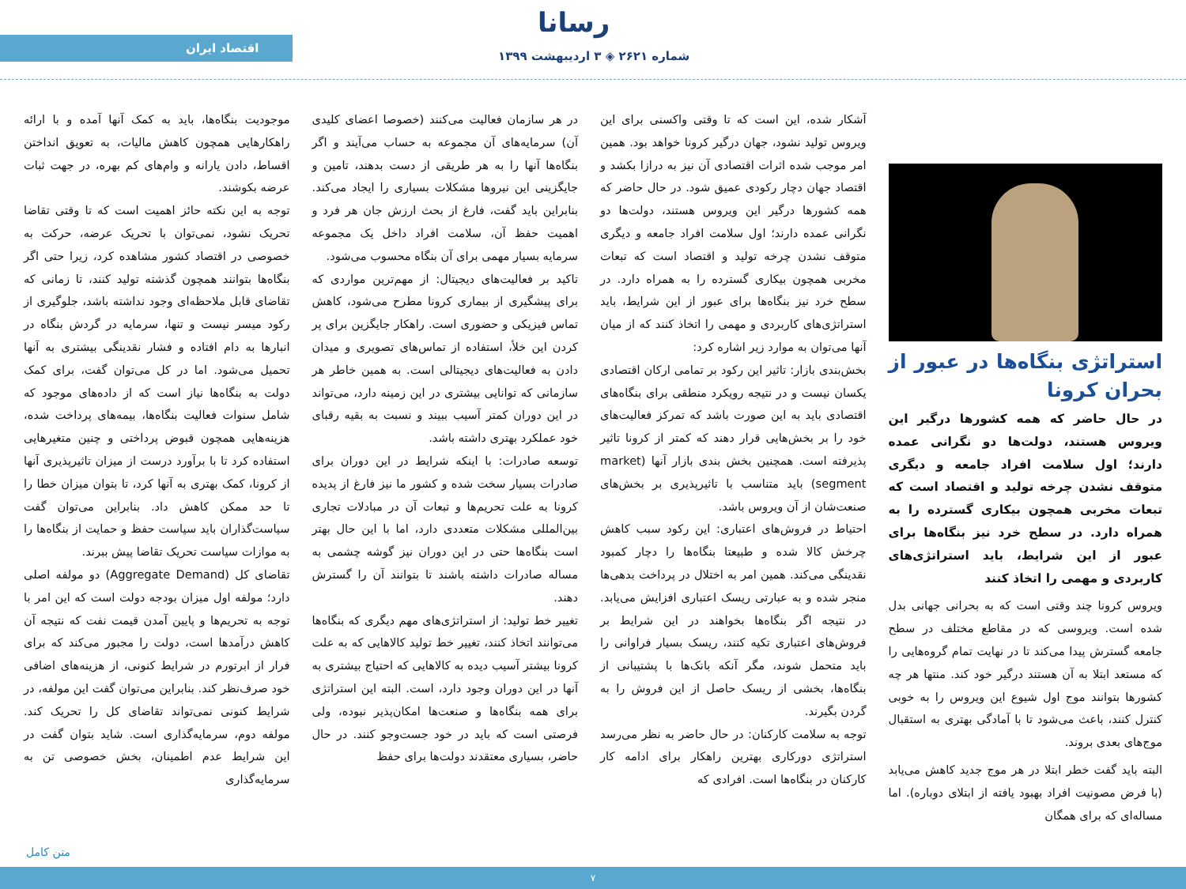رسانا
اقتصاد ایران
شماره ۲۶۲۱ ◈ ۳ اردیبهشت ۱۳۹۹
استراتژی بنگاه‌ها در عبور از بحران کرونا
در حال حاضر که همه کشورها درگیر این ویروس هستند، دولت‌ها دو نگرانی عمده دارند؛ اول سلامت افراد جامعه و دیگری متوقف نشدن چرخه تولید و اقتصاد است که تبعات مخربی همچون بیکاری گسترده را به همراه دارد. در سطح خرد نیز بنگاه‌ها برای عبور از این شرایط، باید استراتژی‌های کاربردی و مهمی را اتخاذ کنند
ویروس کرونا چند وقتی است که به بحرانی جهانی بدل شده است. ویروسی که در مقاطع مختلف در سطح جامعه گسترش پیدا می‌کند تا در نهایت تمام گروه‌هایی را که مستعد ابتلا به آن هستند درگیر خود کند. منتها هر چه کشورها بتوانند موج اول شیوع این ویروس را به خوبی کنترل کنند، باعث می‌شود تا با آمادگی بهتری به استقبال موج‌های بعدی بروند.
البته باید گفت خطر ابتلا در هر موج جدید کاهش می‌یابد (با فرض مصونیت افراد بهبود یافته از ابتلای دوباره). اما مساله‌ای که برای همگان
آشکار شده، این است که تا وقتی واکسنی برای این ویروس تولید نشود، جهان درگیر کرونا خواهد بود. همین امر موجب شده اثرات اقتصادی آن نیز به درازا بکشد و اقتصاد جهان دچار رکودی عمیق شود. در حال حاضر که همه کشورها درگیر این ویروس هستند، دولت‌ها دو نگرانی عمده دارند؛ اول سلامت افراد جامعه و دیگری متوقف نشدن چرخه تولید و اقتصاد است که تبعات مخربی همچون بیکاری گسترده را به همراه دارد. در سطح خرد نیز بنگاه‌ها برای عبور از این شرایط، باید استراتژی‌های کاربردی و مهمی را اتخاذ کنند که از میان آنها می‌توان به موارد زیر اشاره کرد:
بخش‌بندی بازار: تاثیر این رکود بر تمامی ارکان اقتصادی یکسان نیست و در نتیجه رویکرد منطقی برای بنگاه‌های اقتصادی باید به این صورت باشد که تمرکز فعالیت‌های خود را بر بخش‌هایی قرار دهند که کمتر از کرونا تاثیر پذیرفته است. همچنین بخش بندی بازار آنها (market segment) باید متناسب با تاثیرپذیری بر بخش‌های صنعت‌شان از آن ویروس باشد.
احتیاط در فروش‌های اعتباری: این رکود سبب کاهش چرخش کالا شده و طبیعتا بنگاه‌ها را دچار کمبود نقدینگی می‌کند. همین امر به اختلال در پرداخت بدهی‌ها منجر شده و به عبارتی ریسک اعتباری افزایش می‌یابد. در نتیجه اگر بنگاه‌ها بخواهند در این شرایط بر فروش‌های اعتباری تکیه کنند، ریسک بسیار فراوانی را باید متحمل شوند، مگر آنکه بانک‌ها با پشتیبانی از بنگاه‌ها، بخشی از ریسک حاصل از این فروش را به گردن بگیرند.
توجه به سلامت کارکنان: در حال حاضر به نظر می‌رسد استراتژی دورکاری بهترین راهکار برای ادامه کار کارکنان در بنگاه‌ها است. افرادی که
در هر سازمان فعالیت می‌کنند (خصوصا اعضای کلیدی آن) سرمایه‌های آن مجموعه به حساب می‌آیند و اگر بنگاه‌ها آنها را به هر طریقی از دست بدهند، تامین و جایگزینی این نیروها مشکلات بسیاری را ایجاد می‌کند. بنابراین باید گفت، فارغ از بحث ارزش جان هر فرد و اهمیت حفظ آن، سلامت افراد داخل یک مجموعه سرمایه بسیار مهمی برای آن بنگاه محسوب می‌شود.
تاکید بر فعالیت‌های دیجیتال: از مهم‌ترین مواردی که برای پیشگیری از بیماری کرونا مطرح می‌شود، کاهش تماس فیزیکی و حضوری است. راهکار جایگزین برای پر کردن این خلأ، استفاده از تماس‌های تصویری و میدان دادن به فعالیت‌های دیجیتالی است. به همین خاطر هر سازمانی که توانایی بیشتری در این زمینه دارد، می‌تواند در این دوران کمتر آسیب ببیند و نسبت به بقیه رقبای خود عملکرد بهتری داشته باشد.
توسعه صادرات: با اینکه شرایط در این دوران برای صادرات بسیار سخت شده و کشور ما نیز فارغ از پدیده کرونا به علت تحریم‌ها و تبعات آن در مبادلات تجاری بین‌المللی مشکلات متعددی دارد، اما با این حال بهتر است بنگاه‌ها حتی در این دوران نیز گوشه چشمی به مساله صادرات داشته باشند تا بتوانند آن را گسترش دهند.
تغییر خط تولید: از استراتژی‌های مهم دیگری که بنگاه‌ها می‌توانند اتخاذ کنند، تغییر خط تولید کالاهایی که به علت کرونا بیشتر آسیب دیده به کالاهایی که احتیاج بیشتری به آنها در این دوران وجود دارد، است. البته این استراتژی برای همه بنگاه‌ها و صنعت‌ها امکان‌پذیر نبوده، ولی فرصتی است که باید در خود جست‌وجو کنند. در حال حاضر، بسیاری معتقدند دولت‌ها برای حفظ
موجودیت بنگاه‌ها، باید به کمک آنها آمده و با ارائه راهکارهایی همچون کاهش مالیات، به تعویق انداختن اقساط، دادن یارانه و وام‌های کم بهره، در جهت ثبات عرضه بکوشند.
توجه به این نکته حائز اهمیت است که تا وقتی تقاضا تحریک نشود، نمی‌توان با تحریک عرضه، حرکت به خصوصی در اقتصاد کشور مشاهده کرد، زیرا حتی اگر بنگاه‌ها بتوانند همچون گذشته تولید کنند، تا زمانی که تقاضای قابل ملاحظه‌ای وجود نداشته باشد، جلوگیری از رکود میسر نیست و تنها، سرمایه در گردش بنگاه در انبارها به دام افتاده و فشار نقدینگی بیشتری به آنها تحمیل می‌شود. اما در کل می‌توان گفت، برای کمک دولت به بنگاه‌ها نیاز است که از داده‌های موجود که شامل سنوات فعالیت بنگاه‌ها، بیمه‌های پرداخت شده، هزینه‌هایی همچون قبوض پرداختی و چنین متغیرهایی استفاده کرد تا با برآورد درست از میزان تاثیرپذیری آنها از کرونا، کمک بهتری به آنها کرد، تا بتوان میزان خطا را تا حد ممکن کاهش داد. بنابراین می‌توان گفت سیاست‌گذاران باید سیاست حفظ و حمایت از بنگاه‌ها را به موازات سیاست تحریک تقاضا پیش ببرند.
تقاضای کل (Aggregate Demand) دو مولفه اصلی دارد؛ مولفه اول میزان بودجه دولت است که این امر با توجه به تحریم‌ها و پایین آمدن قیمت نفت که نتیجه آن کاهش درآمدها است، دولت را مجبور می‌کند که برای فرار از ابرتورم در شرایط کنونی، از هزینه‌های اضافی خود صرف‌نظر کند. بنابراین می‌توان گفت این مولفه، در شرایط کنونی نمی‌تواند تقاضای کل را تحریک کند. مولفه دوم، سرمایه‌گذاری است. شاید بتوان گفت در این شرایط عدم اطمینان، بخش خصوصی تن به سرمایه‌گذاری
متن کامل
۷